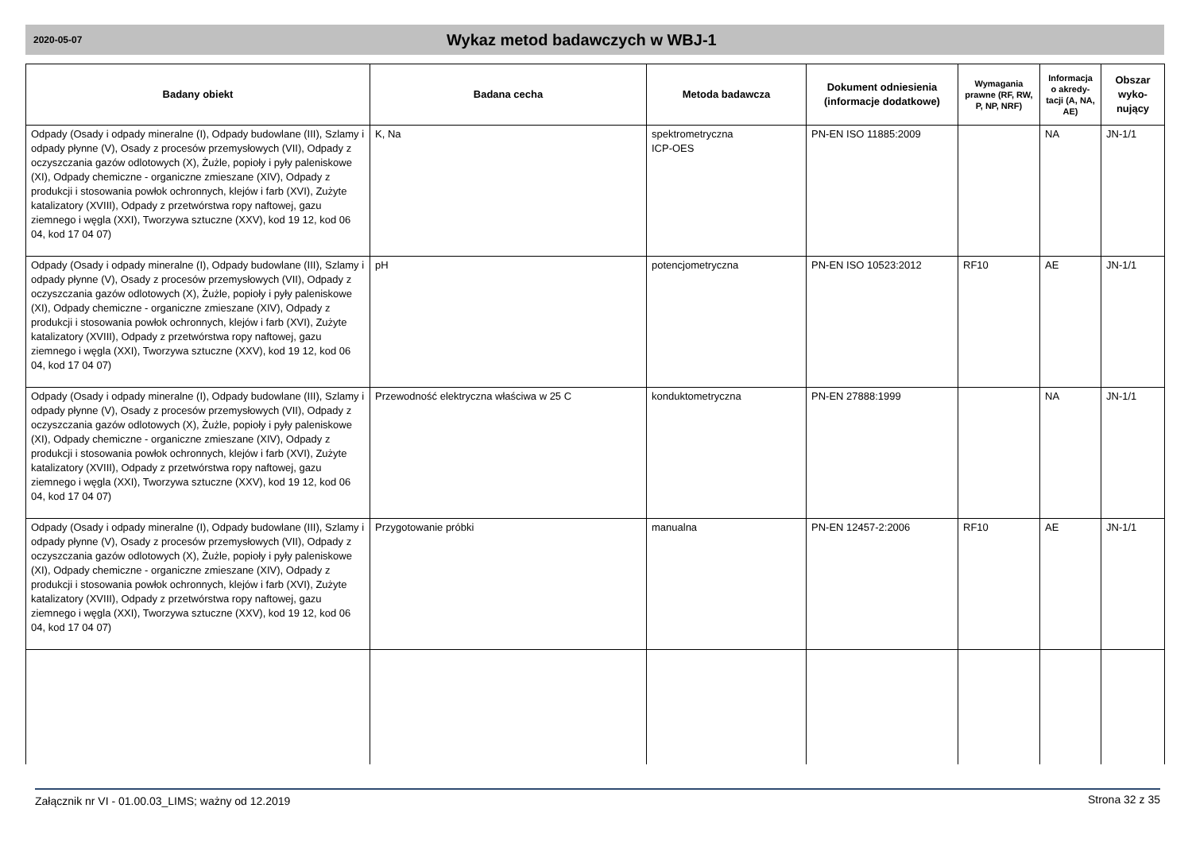2020-05-07 Wykaz metod badawczych w WBJ-1
| Badany obiekt | Badana cecha | Metoda badawcza | Dokument odniesienia (informacje dodatkowe) | Wymagania prawne (RF, RW, P, NP, NRF) | Informacja o akredy-tacji (A, NA, AE) | Obszar wyko-nujący |
| --- | --- | --- | --- | --- | --- | --- |
| Odpady (Osady i odpady mineralne (I), Odpady budowlane (III), Szlamy i odpady płynne (V), Osady z procesów przemysłowych (VII), Odpady z oczyszczania gazów odlotowych (X), Żużle, popioły i pyły paleniskowe (XI), Odpady chemiczne - organiczne zmieszane (XIV), Odpady z produkcji i stosowania powłok ochronnych, klejów i farb (XVI), Zużyte katalizatory (XVIII), Odpady z przetwórstwa ropy naftowej, gazu ziemnego i węgla (XXI), Tworzywa sztuczne (XXV), kod 19 12, kod 06 04, kod 17 04 07) | K, Na | spektrometryczna ICP-OES | PN-EN ISO 11885:2009 | | NA | JN-1/1 |
| Odpady (Osady i odpady mineralne (I), Odpady budowlane (III), Szlamy i odpady płynne (V), Osady z procesów przemysłowych (VII), Odpady z oczyszczania gazów odlotowych (X), Żużle, popioły i pyły paleniskowe (XI), Odpady chemiczne - organiczne zmieszane (XIV), Odpady z produkcji i stosowania powłok ochronnych, klejów i farb (XVI), Zużyte katalizatory (XVIII), Odpady z przetwórstwa ropy naftowej, gazu ziemnego i węgla (XXI), Tworzywa sztuczne (XXV), kod 19 12, kod 06 04, kod 17 04 07) | pH | potencjometryczna | PN-EN ISO 10523:2012 | RF10 | AE | JN-1/1 |
| Odpady (Osady i odpady mineralne (I), Odpady budowlane (III), Szlamy i odpady płynne (V), Osady z procesów przemysłowych (VII), Odpady z oczyszczania gazów odlotowych (X), Żużle, popioły i pyły paleniskowe (XI), Odpady chemiczne - organiczne zmieszane (XIV), Odpady z produkcji i stosowania powłok ochronnych, klejów i farb (XVI), Zużyte katalizatory (XVIII), Odpady z przetwórstwa ropy naftowej, gazu ziemnego i węgla (XXI), Tworzywa sztuczne (XXV), kod 19 12, kod 06 04, kod 17 04 07) | Przewodność elektryczna właściwa w 25 C | konduktometryczna | PN-EN 27888:1999 | | NA | JN-1/1 |
| Odpady (Osady i odpady mineralne (I), Odpady budowlane (III), Szlamy i odpady płynne (V), Osady z procesów przemysłowych (VII), Odpady z oczyszczania gazów odlotowych (X), Żużle, popioły i pyły paleniskowe (XI), Odpady chemiczne - organiczne zmieszane (XIV), Odpady z produkcji i stosowania powłok ochronnych, klejów i farb (XVI), Zużyte katalizatory (XVIII), Odpady z przetwórstwa ropy naftowej, gazu ziemnego i węgla (XXI), Tworzywa sztuczne (XXV), kod 19 12, kod 06 04, kod 17 04 07) | Przygotowanie próbki | manualna | PN-EN 12457-2:2006 | RF10 | AE | JN-1/1 |
Załącznik nr VI - 01.00.03_LIMS; ważny od 12.2019
Strona 32 z 35